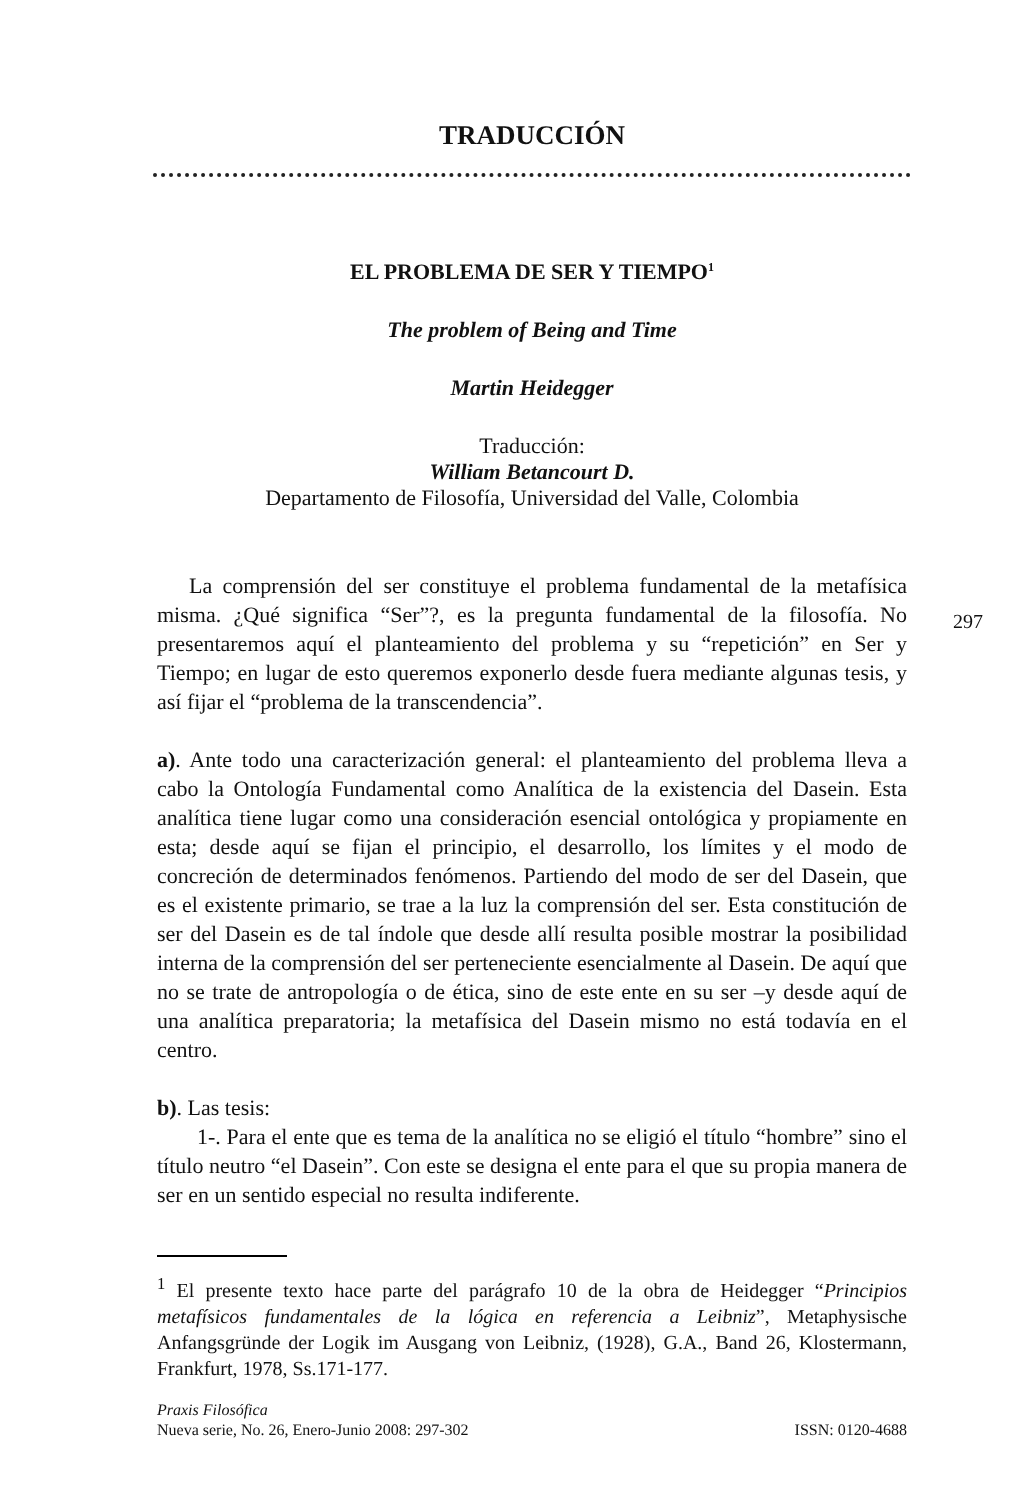TRADUCCIÓN
EL PROBLEMA DE SER Y TIEMPO<sup>1</sup>
The problem of Being and Time
Martin Heidegger
Traducción:
William Betancourt D.
Departamento de Filosofía, Universidad del Valle, Colombia
La comprensión del ser constituye el problema fundamental de la metafísica misma. ¿Qué significa “Ser”?, es la pregunta fundamental de la filosofía. No presentaremos aquí el planteamiento del problema y su “repetición” en Ser y Tiempo; en lugar de esto queremos exponerlo desde fuera mediante algunas tesis, y así fijar el “problema de la transcendencia”.
a). Ante todo una caracterización general: el planteamiento del problema lleva a cabo la Ontología Fundamental como Analítica de la existencia del Dasein. Esta analítica tiene lugar como una consideración esencial ontológica y propiamente en esta; desde aquí se fijan el principio, el desarrollo, los límites y el modo de concreción de determinados fenómenos. Partiendo del modo de ser del Dasein, que es el existente primario, se trae a la luz la comprensión del ser. Esta constitución de ser del Dasein es de tal índole que desde allí resulta posible mostrar la posibilidad interna de la comprensión del ser perteneciente esencialmente al Dasein. De aquí que no se trate de antropología o de ética, sino de este ente en su ser –y desde aquí de una analítica preparatoria; la metafísica del Dasein mismo no está todavía en el centro.
b). Las tesis:
1-. Para el ente que es tema de la analítica no se eligió el título “hombre” sino el título neutro “el Dasein”. Con este se designa el ente para el que su propia manera de ser en un sentido especial no resulta indiferente.
<sup>1</sup> El presente texto hace parte del parágrafo 10 de la obra de Heidegger “Principios metafísicos fundamentales de la lógica en referencia a Leibniz”, Metaphysische Anfangsgründe der Logik im Ausgang von Leibniz, (1928), G.A., Band 26, Klostermann, Frankfurt, 1978, Ss.171-177.
297
Praxis Filosófica
Nueva serie, No. 26, Enero-Junio 2008: 297-302 ISSN: 0120-4688